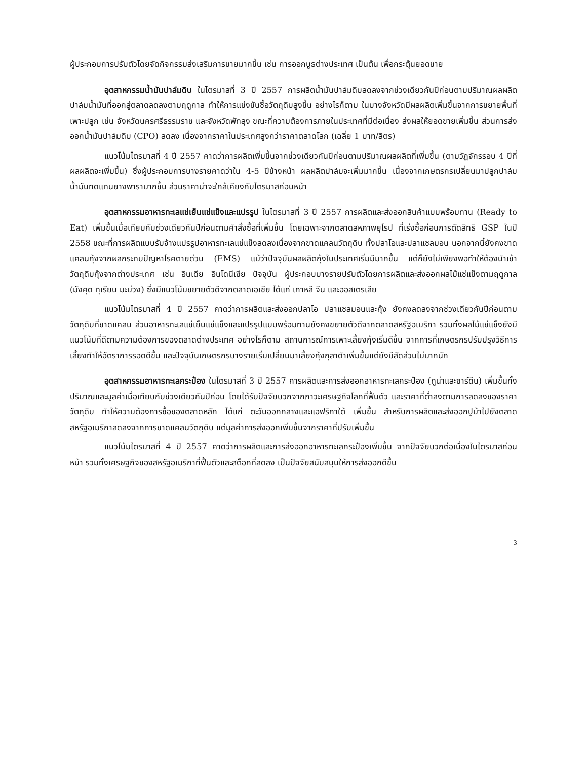ผู้ประกอบการปรับตัวโดยจัดกิจกรรมส่งเสริมการขายมากขึ้น เช่น การออกบูธต่างประเทศ เป็นต้น เพื่อกระตุ้นยอดขาย
อุตสาหกรรมน้ำมันปาล์มดิบ ในไตรมาสที่ 3 ปี 2557 การผลิตน้ำมันปาล์มดิบลดลงจากช่วงเดียวกันปีก่อนตามปริมาณผลผลิตปาล์มน้ำมันที่ออกสู่ตลาดลดลงตามฤดูกาล ทำให้การแข่งขันซื้อวัตถุดิบสูงขึ้น อย่างไรก็ตาม ในบางจังหวัดมีผลผลิตเพิ่มขึ้นจากการขยายพื้นที่เพาะปลูก เช่น จังหวัดนครศรีธรรมราช และจังหวัดพัทลุง ขณะที่ความต้องการภายในประเทศที่มีต่อเนื่อง ส่งผลให้ยอดขายเพิ่มขึ้น ส่วนการส่งออกน้ำมันปาล์มดิบ (CPO) ลดลง เนื่องจากราคาในประเทศสูงกว่าราคาตลาดโลก (เฉลี่ย 1 บาท/ลิตร)
แนวโน้มไตรมาสที่ 4 ปี 2557 คาดว่าการผลิตเพิ่มขึ้นจากช่วงเดียวกันปีก่อนตามปริมาณผลผลิตที่เพิ่มขึ้น (ตามวัฏจักรรอบ 4 ปีที่ผลผลิตจะเพิ่มขึ้น) ซึ่งผู้ประกอบการบางรายคาดว่าใน 4-5 ปีข้างหน้า ผลผลิตปาล์มจะเพิ่มมากขึ้น เนื่องจากเกษตรกรเปลี่ยนมาปลูกปาล์มน้ำมันทดแทนยางพารามากขึ้น ส่วนราคาน่าจะใกล้เคียงกับไตรมาสก่อนหน้า
อุตสาหกรรมอาหารทะเลแช่เย็นแช่แข็งและแปรรูป ในไตรมาสที่ 3 ปี 2557 การผลิตและส่งออกสินค้าแบบพร้อมทาน (Ready to Eat) เพิ่มขึ้นเมื่อเทียบกับช่วงเดียวกันปีก่อนตามคำสั่งซื้อที่เพิ่มขึ้น โดยเฉพาะจากตลาดสหภาพยุโรป ที่เร่งซื้อก่อนการตัดสิทธิ GSP ในปี 2558 ขณะที่การผลิตแบบรับจ้างแปรรูปอาหารทะเลแช่แข็งลดลงเนื่องจากขาดแคลนวัตถุดิบ ทั้งปลาโอและปลาแซลมอน นอกจากนี้ยังคงขาดแคลนกุ้งจากผลกระทบปัญหาโรคตายด่วน (EMS) แม้ว่าปัจจุบันผลผลิตกุ้งในประเทศเริ่มมีมากขึ้น แต่ก็ยังไม่เพียงพอทำให้ต้องนำเข้าวัตถุดิบกุ้งจากต่างประเทศ เช่น อินเดีย อินโดนีเซีย ปัจจุบัน ผู้ประกอบบางรายปรับตัวโดยการผลิตและส่งออกผลไม้แช่แข็งตามฤดูกาล (มังคุด ทุเรียน มะม่วง) ซึ่งมีแนวโน้มขยายตัวดีจากตลาดเอเชีย ได้แก่ เกาหลี จีน และออสเตรเลีย
แนวโน้มไตรมาสที่ 4 ปี 2557 คาดว่าการผลิตและส่งออกปลาโอ ปลาแซลมอนและกุ้ง ยังคงลดลงจากช่วงเดียวกันปีก่อนตามวัตถุดิบที่ขาดแคลน ส่วนอาหารทะเลแช่เย็นแช่แข็งและแปรรูปแบบพร้อมทานยังคงขยายตัวดีจากตลาดสหรัฐอเมริกา รวมทั้งผลไม้แช่แข็งยังมีแนวโน้มที่ดีตามความต้องการของตลาดต่างประเทศ อย่างไรก็ตาม สถานการณ์การเพาะเลี้ยงกุ้งเริ่มดีขึ้น จากการที่เกษตรกรปรับปรุงวิธีการเลี้ยงทำให้อัตราการรอดดีขึ้น และปัจจุบันเกษตรกรบางรายเริ่มเปลี่ยนมาเลี้ยงกุ้งกุลาดำเพิ่มขึ้นแต่ยังมีสัดส่วนไม่มากนัก
อุตสาหกรรมอาหารทะเลกระป๋อง ในไตรมาสที่ 3 ปี 2557 การผลิตและการส่งออกอาหารทะเลกระป๋อง (ทูน่าและซาร์ดีน) เพิ่มขึ้นทั้งปริมาณและมูลค่าเมื่อเทียบกับช่วงเดียวกันปีก่อน โดยได้รับปัจจัยบวกจากภาวะเศรษฐกิจโลกที่ฟื้นตัว และราคาที่ต่ำลงตามการลดลงของราคาวัตถุดิบ ทำให้ความต้องการซื้อของตลาดหลัก ได้แก่ ตะวันออกกลางและแอฟริกาใต้ เพิ่มขึ้น สำหรับการผลิตและส่งออกปูม้าไปยังตลาดสหรัฐอเมริกาลดลงจากการขาดแคลนวัตถุดิบ แต่มูลค่าการส่งออกเพิ่มขึ้นจากราคาที่ปรับเพิ่มขึ้น
แนวโน้มไตรมาสที่ 4 ปี 2557 คาดว่าการผลิตและการส่งออกอาหารทะเลกระป๋องเพิ่มขึ้น จากปัจจัยบวกต่อเนื่องในไตรมาสก่อนหน้า รวมทั้งเศรษฐกิจของสหรัฐอเมริกาที่ฟื้นตัวและสต็อกที่ลดลง เป็นปัจจัยสนับสนุนให้การส่งออกดีขึ้น
3